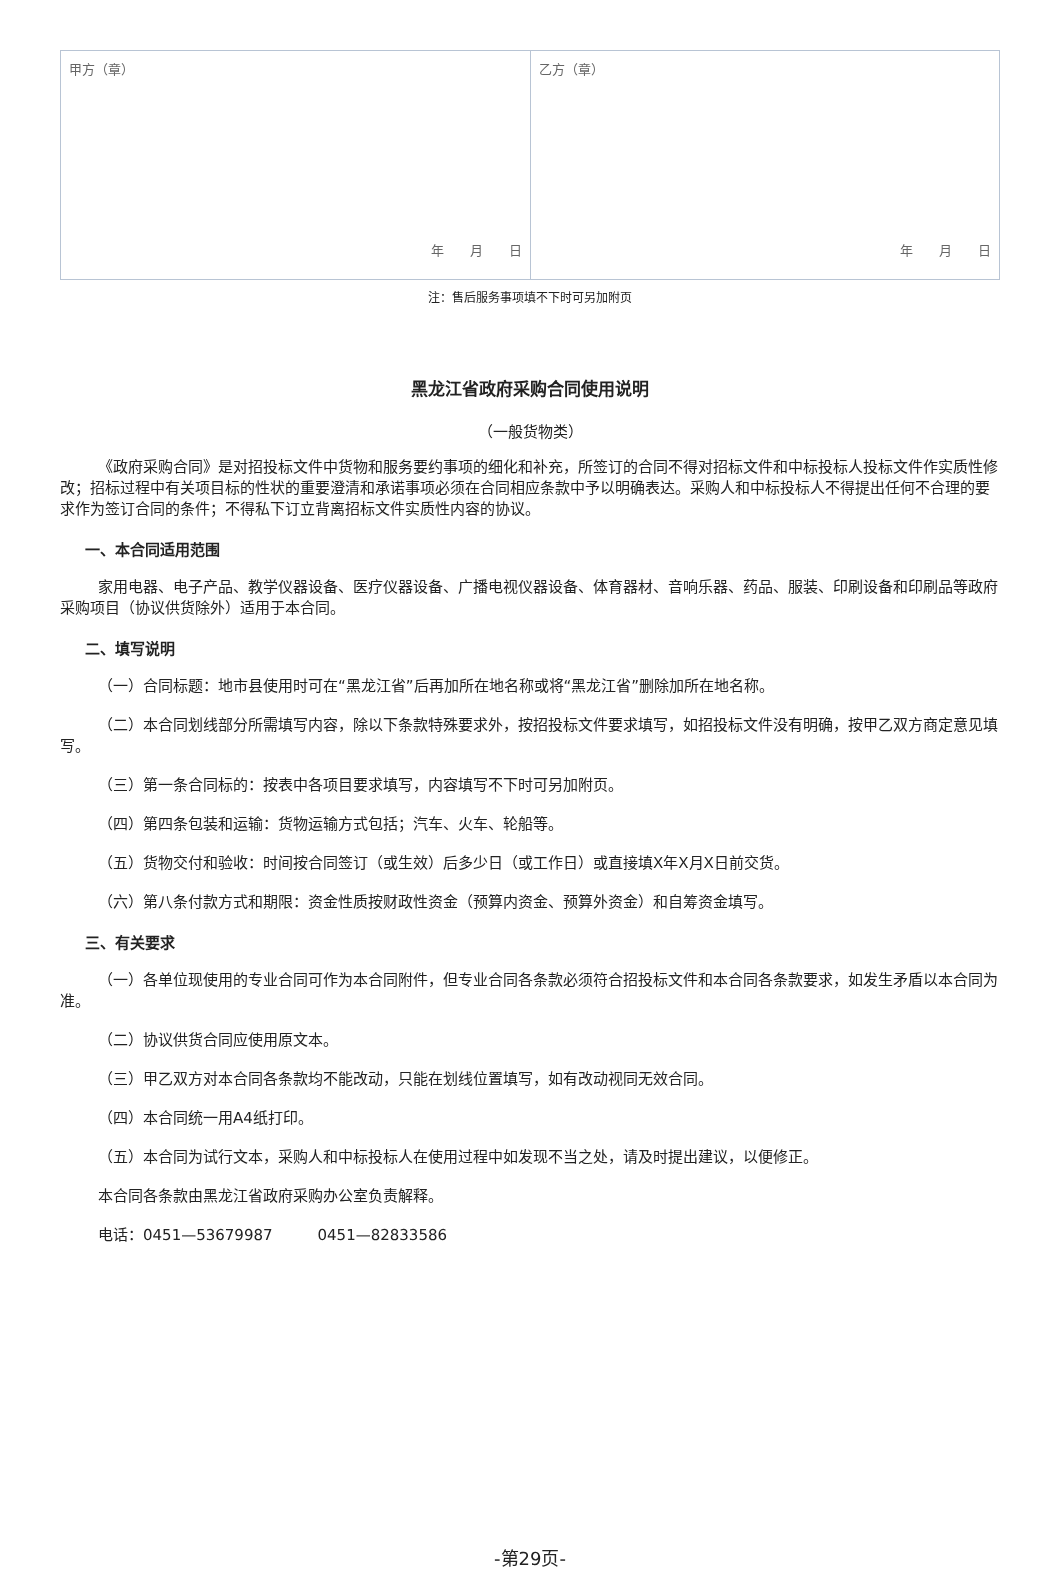| 甲方（章） 年 月 日 | 乙方（章） 年 月 日 |
注：售后服务事项填不下时可另加附页
黑龙江省政府采购合同使用说明
（一般货物类）
《政府采购合同》是对招投标文件中货物和服务要约事项的细化和补充，所签订的合同不得对招标文件和中标投标人投标文件作实质性修改；招标过程中有关项目标的性状的重要澄清和承诺事项必须在合同相应条款中予以明确表达。采购人和中标投标人不得提出任何不合理的要求作为签订合同的条件；不得私下订立背离招标文件实质性内容的协议。
一、本合同适用范围
家用电器、电子产品、教学仪器设备、医疗仪器设备、广播电视仪器设备、体育器材、音响乐器、药品、服装、印刷设备和印刷品等政府采购项目（协议供货除外）适用于本合同。
二、填写说明
（一）合同标题：地市县使用时可在“黑龙江省”后再加所在地名称或将“黑龙江省”删除加所在地名称。
（二）本合同划线部分所需填写内容，除以下条款特殊要求外，按招投标文件要求填写，如招投标文件没有明确，按甲乙双方商定意见填写。
（三）第一条合同标的：按表中各项目要求填写，内容填写不下时可另加附页。
（四）第四条包装和运输：货物运输方式包括；汽车、火车、轮船等。
（五）货物交付和验收：时间按合同签订（或生效）后多少日（或工作日）或直接填X年X月X日前交货。
（六）第八条付款方式和期限：资金性质按财政性资金（预算内资金、预算外资金）和自筹资金填写。
三、有关要求
（一）各单位现使用的专业合同可作为本合同附件，但专业合同各条款必须符合招投标文件和本合同各条款要求，如发生矛盾以本合同为准。
（二）协议供货合同应使用原文本。
（三）甲乙双方对本合同各条款均不能改动，只能在划线位置填写，如有改动视同无效合同。
（四）本合同统一用A4纸打印。
（五）本合同为试行文本，采购人和中标投标人在使用过程中如发现不当之处，请及时提出建议，以便修正。
本合同各条款由黑龙江省政府采购办公室负责解释。
电话：0451—53679987　　　0451—82833586
-第29页-